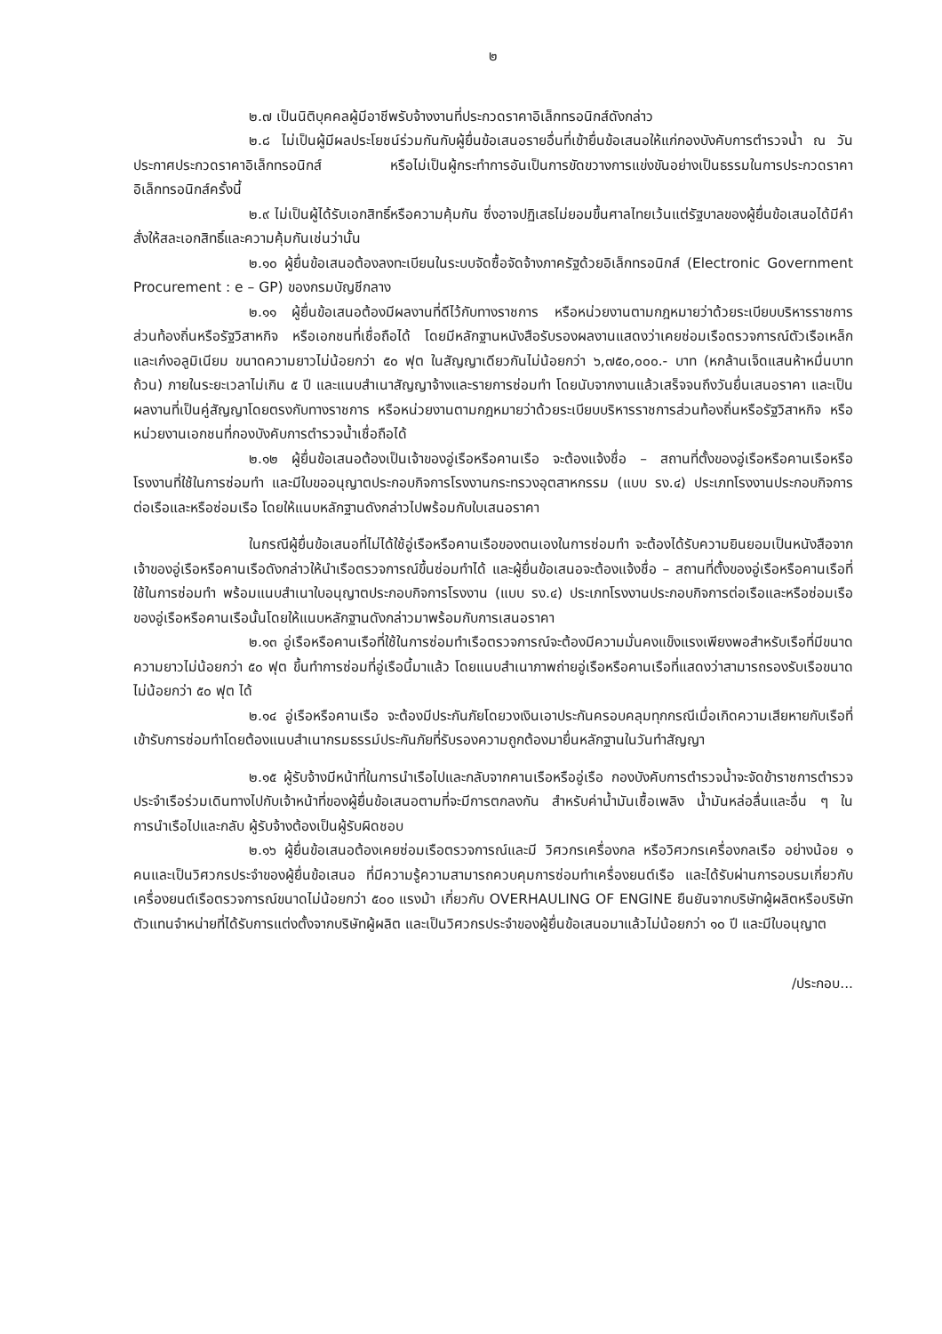๒
๒.๗ เป็นนิติบุคคลผู้มีอาชีพรับจ้างงานที่ประกวดราคาอิเล็กทรอนิกส์ดังกล่าว
๒.๘ ไม่เป็นผู้มีผลประโยชน์ร่วมกันกับผู้ยื่นข้อเสนอรายอื่นที่เข้ายื่นข้อเสนอให้แก่กองบังคับการตำรวจน้ำ ณ วันประกาศประกวดราคาอิเล็กทรอนิกส์ หรือไม่เป็นผู้กระทำการอันเป็นการขัดขวางการแข่งขันอย่างเป็นธรรมในการประกวดราคาอิเล็กทรอนิกส์ครั้งนี้
๒.๙ ไม่เป็นผู้ได้รับเอกสิทธิ์หรือความคุ้มกัน ซึ่งอาจปฏิเสธไม่ยอมขึ้นศาลไทยเว้นแต่รัฐบาลของผู้ยื่นข้อเสนอได้มีคำสั่งให้สละเอกสิทธิ์และความคุ้มกันเช่นว่านั้น
๒.๑๐ ผู้ยื่นข้อเสนอต้องลงทะเบียนในระบบจัดซื้อจัดจ้างภาครัฐด้วยอิเล็กทรอนิกส์ (Electronic Government Procurement : e – GP) ของกรมบัญชีกลาง
๒.๑๑ ผู้ยื่นข้อเสนอต้องมีผลงานที่ดีไว้กับทางราชการ หรือหน่วยงานตามกฎหมายว่าด้วยระเบียบบริหารราชการส่วนท้องถิ่นหรือรัฐวิสาหกิจ หรือเอกชนที่เชื่อถือได้ โดยมีหลักฐานหนังสือรับรองผลงานแสดงว่าเคยซ่อมเรือตรวจการณ์ตัวเรือเหล็กและเก๋งอลูมิเนียม ขนาดความยาวไม่น้อยกว่า ๕๐ ฟุต ในสัญญาเดียวกันไม่น้อยกว่า ๖,๗๕๐,๐๐๐.- บาท (หกล้านเจ็ดแสนห้าหมื่นบาทถ้วน) ภายในระยะเวลาไม่เกิน ๕ ปี และแนบสำเนาสัญญาจ้างและรายการซ่อมทำ โดยนับจากงานแล้วเสร็จจนถึงวันยื่นเสนอราคา และเป็นผลงานที่เป็นคู่สัญญาโดยตรงกับทางราชการ หรือหน่วยงานตามกฎหมายว่าด้วยระเบียบบริหารราชการส่วนท้องถิ่นหรือรัฐวิสาหกิจ หรือหน่วยงานเอกชนที่กองบังคับการตำรวจน้ำเชื่อถือได้
๒.๑๒ ผู้ยื่นข้อเสนอต้องเป็นเจ้าของอู่เรือหรือคานเรือ จะต้องแจ้งชื่อ – สถานที่ตั้งของอู่เรือหรือคานเรือหรือโรงงานที่ใช้ในการซ่อมทำ และมีใบขออนุญาตประกอบกิจการโรงงานกระทรวงอุตสาหกรรม (แบบ รง.๔) ประเภทโรงงานประกอบกิจการต่อเรือและหรือซ่อมเรือ โดยให้แนบหลักฐานดังกล่าวไปพร้อมกับใบเสนอราคา
ในกรณีผู้ยื่นข้อเสนอที่ไม่ได้ใช้อู่เรือหรือคานเรือของตนเองในการซ่อมทำ จะต้องได้รับความยินยอมเป็นหนังสือจากเจ้าของอู่เรือหรือคานเรือดังกล่าวให้นำเรือตรวจการณ์ขึ้นซ่อมทำได้ และผู้ยื่นข้อเสนอจะต้องแจ้งชื่อ – สถานที่ตั้งของอู่เรือหรือคานเรือที่ใช้ในการซ่อมทำ พร้อมแนบสำเนาใบอนุญาตประกอบกิจการโรงงาน (แบบ รง.๔) ประเภทโรงงานประกอบกิจการต่อเรือและหรือซ่อมเรือของอู่เรือหรือคานเรือนั้นโดยให้แนบหลักฐานดังกล่าวมาพร้อมกับการเสนอราคา
๒.๑๓ อู่เรือหรือคานเรือที่ใช้ในการซ่อมทำเรือตรวจการณ์จะต้องมีความมั่นคงแข็งแรงเพียงพอสำหรับเรือที่มีขนาดความยาวไม่น้อยกว่า ๕๐ ฟุต ขึ้นทำการซ่อมที่อู่เรือนี้มาแล้ว โดยแนบสำเนาภาพถ่ายอู่เรือหรือคานเรือที่แสดงว่าสามารถรองรับเรือขนาดไม่น้อยกว่า ๕๐ ฟุต ได้
๒.๑๔ อู่เรือหรือคานเรือ จะต้องมีประกันภัยโดยวงเงินเอาประกันครอบคลุมทุกกรณีเมื่อเกิดความเสียหายกับเรือที่เข้ารับการซ่อมทำโดยต้องแนบสำเนากรมธรรม์ประกันภัยที่รับรองความถูกต้องมายื่นหลักฐานในวันทำสัญญา
๒.๑๕ ผู้รับจ้างมีหน้าที่ในการนำเรือไปและกลับจากคานเรือหรืออู่เรือ กองบังคับการตำรวจน้ำจะจัดข้าราชการตำรวจประจำเรือร่วมเดินทางไปกับเจ้าหน้าที่ของผู้ยื่นข้อเสนอตามที่จะมีการตกลงกัน สำหรับค่าน้ำมันเชื้อเพลิง น้ำมันหล่อลื่นและอื่น ๆ ในการนำเรือไปและกลับ ผู้รับจ้างต้องเป็นผู้รับผิดชอบ
๒.๑๖ ผู้ยื่นข้อเสนอต้องเคยซ่อมเรือตรวจการณ์และมี วิศวกรเครื่องกล หรือวิศวกรเครื่องกลเรือ อย่างน้อย ๑ คนและเป็นวิศวกรประจำของผู้ยื่นข้อเสนอ ที่มีความรู้ความสามารถควบคุมการซ่อมทำเครื่องยนต์เรือ และได้รับผ่านการอบรมเกี่ยวกับเครื่องยนต์เรือตรวจการณ์ขนาดไม่น้อยกว่า ๕๐๐ แรงม้า เกี่ยวกับ OVERHAULING OF ENGINE ยืนยันจากบริษัทผู้ผลิตหรือบริษัทตัวแทนจำหน่ายที่ได้รับการแต่งตั้งจากบริษัทผู้ผลิต และเป็นวิศวกรประจำของผู้ยื่นข้อเสนอมาแล้วไม่น้อยกว่า ๑๐ ปี และมีใบอนุญาต
/ประกอบ...